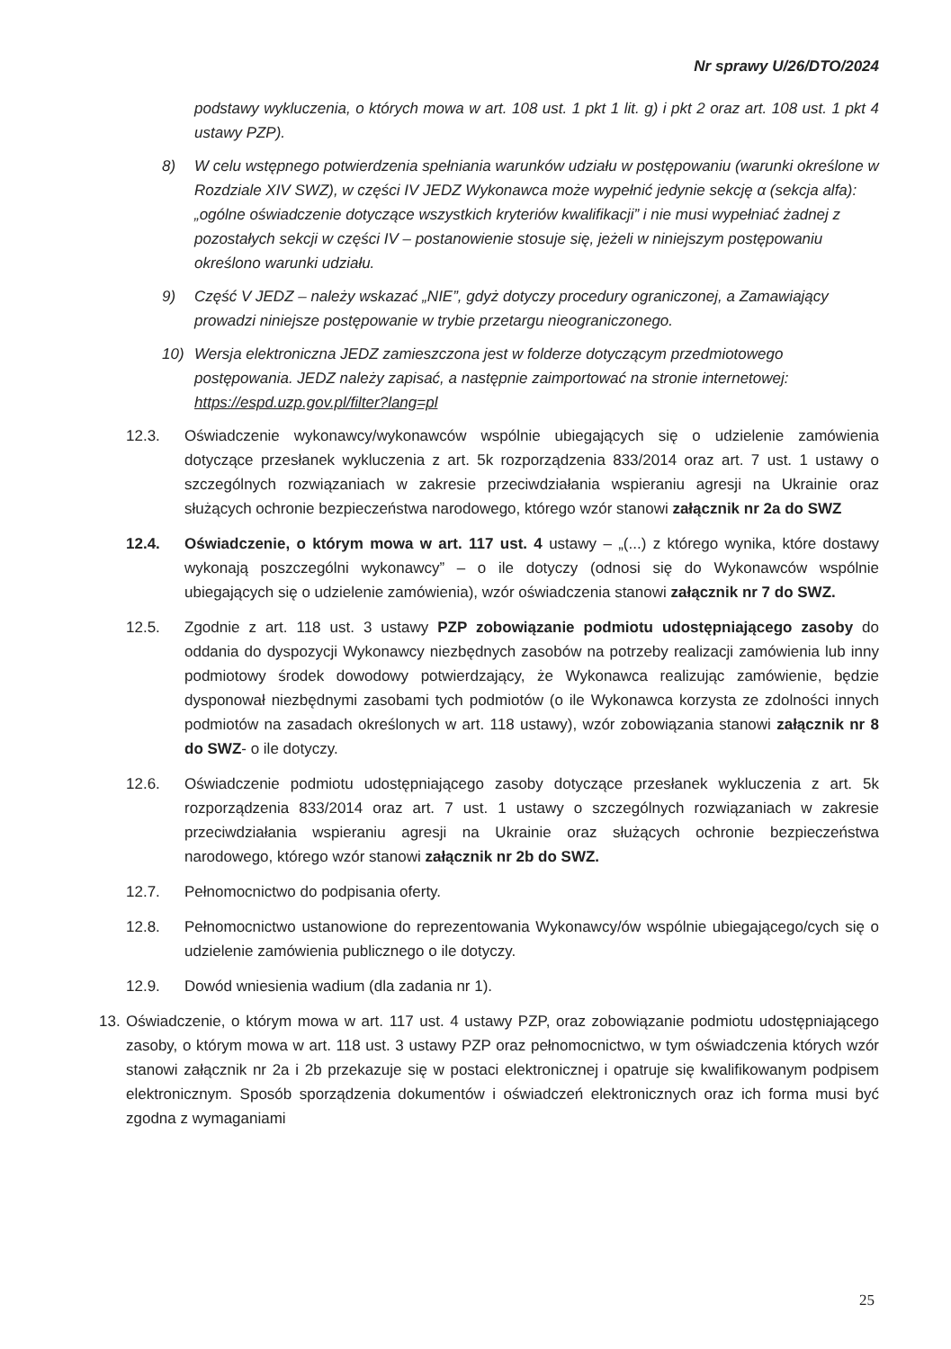Nr sprawy U/26/DTO/2024
podstawy wykluczenia, o których mowa w art. 108 ust. 1 pkt 1 lit. g) i pkt 2 oraz art. 108 ust. 1 pkt 4 ustawy PZP).
8) W celu wstępnego potwierdzenia spełniania warunków udziału w postępowaniu (warunki określone w Rozdziale XIV SWZ), w części IV JEDZ Wykonawca może wypełnić jedynie sekcję α (sekcja alfa): „ogólne oświadczenie dotyczące wszystkich kryteriów kwalifikacji” i nie musi wypełniać żadnej z pozostałych sekcji w części IV – postanowienie stosuje się, jeżeli w niniejszym postępowaniu określono warunki udziału.
9) Część V JEDZ – należy wskazać „NIE”, gdyż dotyczy procedury ograniczonej, a Zamawiający prowadzi niniejsze postępowanie w trybie przetargu nieograniczonego.
10) Wersja elektroniczna JEDZ zamieszczona jest w folderze dotyczącym przedmiotowego postępowania. JEDZ należy zapisać, a następnie zaimportować na stronie internetowej:
https://espd.uzp.gov.pl/filter?lang=pl
12.3. Oświadczenie wykonawcy/wykonawców wspólnie ubiegających się o udzielenie zamówienia dotyczące przesłanek wykluczenia z art. 5k rozporządzenia 833/2014 oraz art. 7 ust. 1 ustawy o szczególnych rozwiązaniach w zakresie przeciwdziałania wspieraniu agresji na Ukrainie oraz służących ochronie bezpieczeństwa narodowego, którego wzór stanowi załącznik nr 2a do SWZ
12.4. Oświadczenie, o którym mowa w art. 117 ust. 4 ustawy – „(...) z którego wynika, które dostawy wykonają poszczególni wykonawcy” – o ile dotyczy (odnosi się do Wykonawców wspólnie ubiegających się o udzielenie zamówienia), wzór oświadczenia stanowi załącznik nr 7 do SWZ.
12.5. Zgodnie z art. 118 ust. 3 ustawy PZP zobowiązanie podmiotu udostępniającego zasoby do oddania do dyspozycji Wykonawcy niezbędnych zasobów na potrzeby realizacji zamówienia lub inny podmiotowy środek dowodowy potwierdzający, że Wykonawca realizując zamówienie, będzie dysponował niezbędnymi zasobami tych podmiotów (o ile Wykonawca korzysta ze zdolności innych podmiotów na zasadach określonych w art. 118 ustawy), wzór zobowiązania stanowi załącznik nr 8 do SWZ- o ile dotyczy.
12.6. Oświadczenie podmiotu udostępniającego zasoby dotyczące przesłanek wykluczenia z art. 5k rozporządzenia 833/2014 oraz art. 7 ust. 1 ustawy o szczególnych rozwiązaniach w zakresie przeciwdziałania wspieraniu agresji na Ukrainie oraz służących ochronie bezpieczeństwa narodowego, którego wzór stanowi załącznik nr 2b do SWZ.
12.7. Pełnomocnictwo do podpisania oferty.
12.8. Pełnomocnictwo ustanowione do reprezentowania Wykonawcy/ów wspólnie ubiegającego/cych się o udzielenie zamówienia publicznego o ile dotyczy.
12.9. Dowód wniesienia wadium (dla zadania nr 1).
13. Oświadczenie, o którym mowa w art. 117 ust. 4 ustawy PZP, oraz zobowiązanie podmiotu udostępniającego zasoby, o którym mowa w art. 118 ust. 3 ustawy PZP oraz pełnomocnictwo, w tym oświadczenia których wzór stanowi załącznik nr 2a i 2b przekazuje się w postaci elektronicznej i opatruje się kwalifikowanym podpisem elektronicznym. Sposób sporządzenia dokumentów i oświadczeń elektronicznych oraz ich forma musi być zgodna z wymaganiami
25